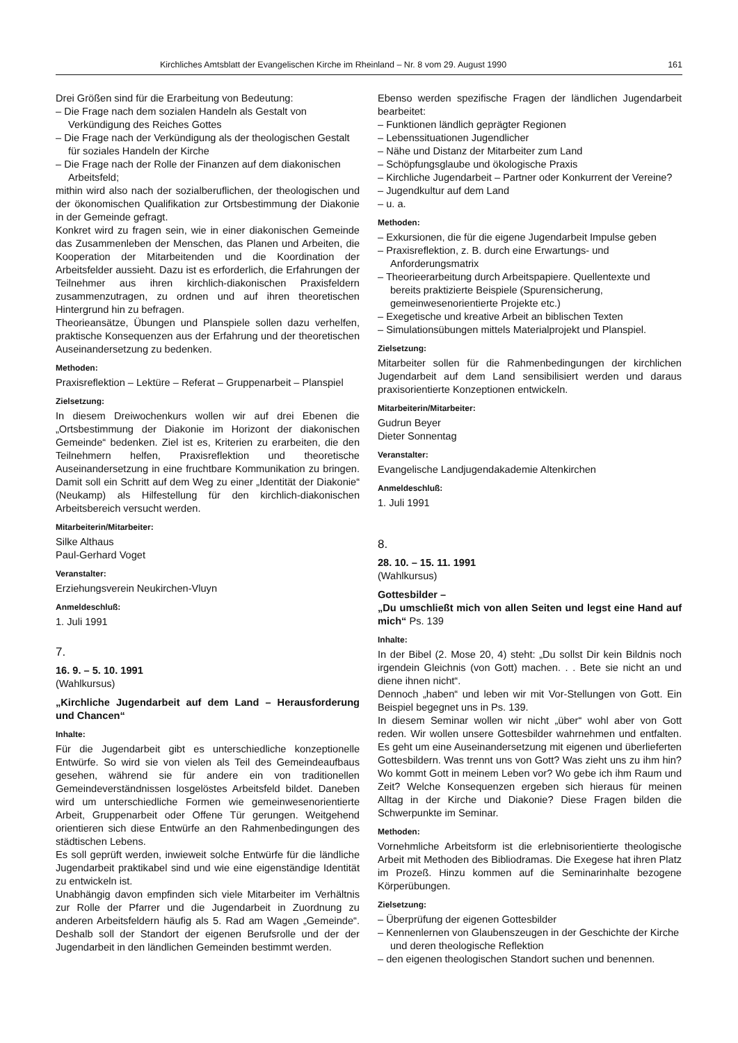Kirchliches Amtsblatt der Evangelischen Kirche im Rheinland – Nr. 8 vom 29. August 1990 161
Drei Größen sind für die Erarbeitung von Bedeutung:
– Die Frage nach dem sozialen Handeln als Gestalt von Verkündigung des Reiches Gottes
– Die Frage nach der Verkündigung als der theologischen Gestalt für soziales Handeln der Kirche
– Die Frage nach der Rolle der Finanzen auf dem diakonischen Arbeitsfeld;
mithin wird also nach der sozialberuflichen, der theologischen und der ökonomischen Qualifikation zur Ortsbestimmung der Diakonie in der Gemeinde gefragt.
Konkret wird zu fragen sein, wie in einer diakonischen Gemeinde das Zusammenleben der Menschen, das Planen und Arbeiten, die Kooperation der Mitarbeitenden und die Koordination der Arbeitsfelder aussieht. Dazu ist es erforderlich, die Erfahrungen der Teilnehmer aus ihren kirchlich-diakonischen Praxisfeldern zusammenzutragen, zu ordnen und auf ihren theoretischen Hintergrund hin zu befragen.
Theorieansätze, Übungen und Planspiele sollen dazu verhelfen, praktische Konsequenzen aus der Erfahrung und der theoretischen Auseinandersetzung zu bedenken.
Methoden:
Praxisreflektion – Lektüre – Referat – Gruppenarbeit – Planspiel
Zielsetzung:
In diesem Dreiwochenkurs wollen wir auf drei Ebenen die „Ortsbestimmung der Diakonie im Horizont der diakonischen Gemeinde“ bedenken. Ziel ist es, Kriterien zu erarbeiten, die den Teilnehmern helfen, Praxisreflektion und theoretische Auseinandersetzung in eine fruchtbare Kommunikation zu bringen. Damit soll ein Schritt auf dem Weg zu einer „Identität der Diakonie“ (Neukamp) als Hilfestellung für den kirchlich-diakonischen Arbeitsbereich versucht werden.
Mitarbeiterin/Mitarbeiter:
Silke Althaus
Paul-Gerhard Voget
Veranstalter:
Erziehungsverein Neukirchen-Vluyn
Anmeldeschluß:
1. Juli 1991
7.
16. 9. – 5. 10. 1991
(Wahlkursus)
„Kirchliche Jugendarbeit auf dem Land – Herausforderung und Chancen“
Inhalte:
Für die Jugendarbeit gibt es unterschiedliche konzeptionelle Entwürfe. So wird sie von vielen als Teil des Gemeindeaufbaus gesehen, während sie für andere ein von traditionellen Gemeindeverständnissen losgelöstes Arbeitsfeld bildet. Daneben wird um unterschiedliche Formen wie gemeinwesenorientierte Arbeit, Gruppenarbeit oder Offene Tür gerungen. Weitgehend orientieren sich diese Entwürfe an den Rahmenbedingungen des städtischen Lebens.
Es soll geprüft werden, inwieweit solche Entwürfe für die ländliche Jugendarbeit praktikabel sind und wie eine eigenständige Identität zu entwickeln ist.
Unabhängig davon empfinden sich viele Mitarbeiter im Verhältnis zur Rolle der Pfarrer und die Jugendarbeit in Zuordnung zu anderen Arbeitsfeldern häufig als 5. Rad am Wagen „Gemeinde“. Deshalb soll der Standort der eigenen Berufsrolle und der der Jugendarbeit in den ländlichen Gemeinden bestimmt werden.
Ebenso werden spezifische Fragen der ländlichen Jugendarbeit bearbeitet:
– Funktionen ländlich geprägter Regionen
– Lebenssituationen Jugendlicher
– Nähe und Distanz der Mitarbeiter zum Land
– Schöpfungsglaube und ökologische Praxis
– Kirchliche Jugendarbeit – Partner oder Konkurrent der Vereine?
– Jugendkultur auf dem Land
– u. a.
Methoden:
– Exkursionen, die für die eigene Jugendarbeit Impulse geben
– Praxisreflektion, z. B. durch eine Erwartungs- und Anforderungsmatrix
– Theorieerarbeitung durch Arbeitspapiere. Quellentexte und bereits praktizierte Beispiele (Spurensicherung, gemeinwesenorientierte Projekte etc.)
– Exegetische und kreative Arbeit an biblischen Texten
– Simulationsübungen mittels Materialprojekt und Planspiel.
Zielsetzung:
Mitarbeiter sollen für die Rahmenbedingungen der kirchlichen Jugendarbeit auf dem Land sensibilisiert werden und daraus praxisorientierte Konzeptionen entwickeln.
Mitarbeiterin/Mitarbeiter:
Gudrun Beyer
Dieter Sonnentag
Veranstalter:
Evangelische Landjugendakademie Altenkirchen
Anmeldeschluß:
1. Juli 1991
8.
28. 10. – 15. 11. 1991
(Wahlkursus)
Gottesbilder –
„Du umschließt mich von allen Seiten und legst eine Hand auf mich“ Ps. 139
Inhalte:
In der Bibel (2. Mose 20, 4) steht: „Du sollst Dir kein Bildnis noch irgendein Gleichnis (von Gott) machen. . . Bete sie nicht an und diene ihnen nicht“.
Dennoch „haben“ und leben wir mit Vor-Stellungen von Gott. Ein Beispiel begegnet uns in Ps. 139.
In diesem Seminar wollen wir nicht „über“ wohl aber von Gott reden. Wir wollen unsere Gottesbilder wahrnehmen und entfalten. Es geht um eine Auseinandersetzung mit eigenen und überlieferten Gottesbildern. Was trennt uns von Gott? Was zieht uns zu ihm hin? Wo kommt Gott in meinem Leben vor? Wo gebe ich ihm Raum und Zeit? Welche Konsequenzen ergeben sich hieraus für meinen Alltag in der Kirche und Diakonie? Diese Fragen bilden die Schwerpunkte im Seminar.
Methoden:
Vornehmliche Arbeitsform ist die erlebnisorientierte theologische Arbeit mit Methoden des Bibliodramas. Die Exegese hat ihren Platz im Prozeß. Hinzu kommen auf die Seminarinhalte bezogene Körperübungen.
Zielsetzung:
– Überprüfung der eigenen Gottesbilder
– Kennenlernen von Glaubenszeugen in der Geschichte der Kirche und deren theologische Reflektion
– den eigenen theologischen Standort suchen und benennen.